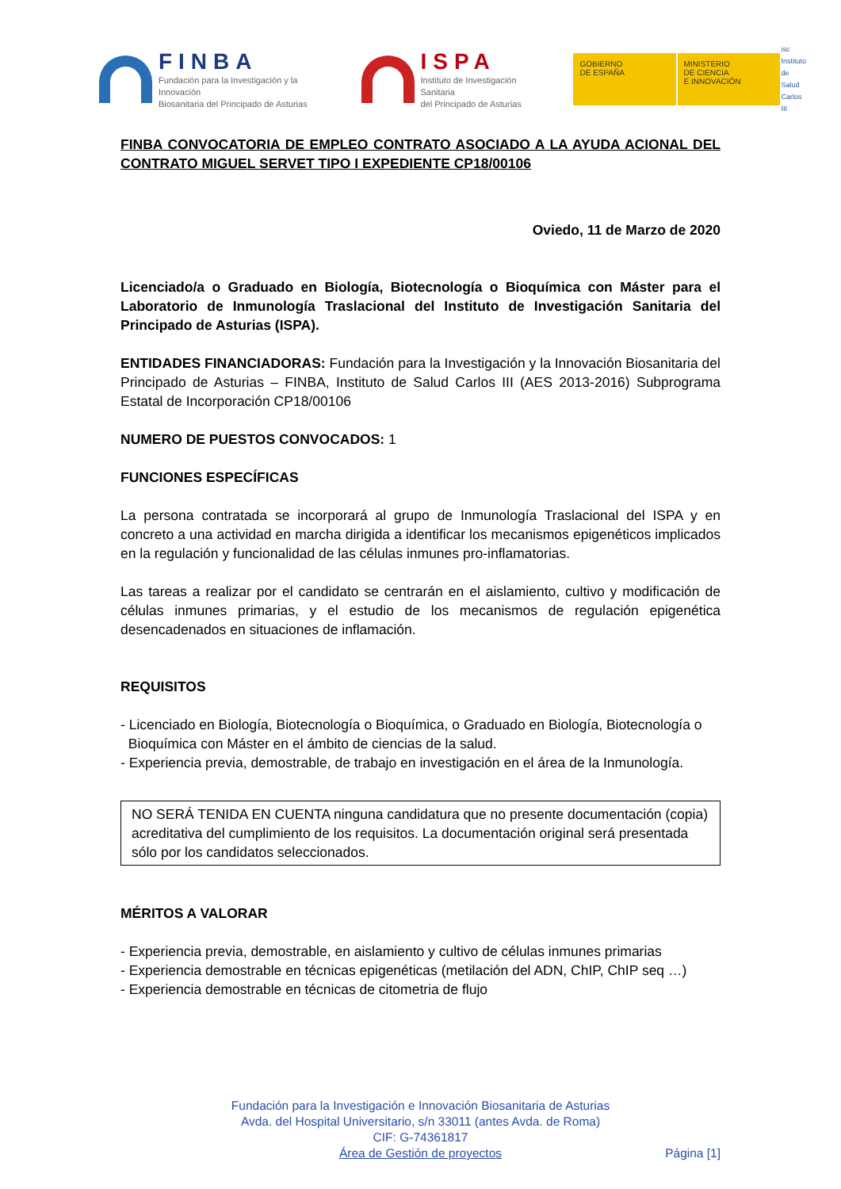FINBA
Fundación para la Investigación y la Innovación
Biosanitaria del Principado de Asturias
ISPA
Instituto de Investigación Sanitaria
del Principado de Asturias
GOBIERNO
DE ESPAÑA
MINISTERIO
DE CIENCIA
E INNOVACIÓN
isc
Instituto
de Salud
Carlos III
FINBA CONVOCATORIA DE EMPLEO CONTRATO ASOCIADO A LA AYUDA ACIONAL DEL CONTRATO MIGUEL SERVET TIPO I EXPEDIENTE CP18/00106
Oviedo, 11 de Marzo de 2020
Licenciado/a o Graduado en Biología, Biotecnología o Bioquímica con Máster para el Laboratorio de Inmunología Traslacional del Instituto de Investigación Sanitaria del Principado de Asturias (ISPA).
ENTIDADES FINANCIADORAS: Fundación para la Investigación y la Innovación Biosanitaria del Principado de Asturias – FINBA, Instituto de Salud Carlos III (AES 2013-2016) Subprograma Estatal de Incorporación CP18/00106
NUMERO DE PUESTOS CONVOCADOS: 1
FUNCIONES ESPECÍFICAS
La persona contratada se incorporará al grupo de Inmunología Traslacional del ISPA y en concreto a una actividad en marcha dirigida a identificar los mecanismos epigenéticos implicados en la regulación y funcionalidad de las células inmunes pro-inflamatorias.
Las tareas a realizar por el candidato se centrarán en el aislamiento, cultivo y modificación de células inmunes primarias, y el estudio de los mecanismos de regulación epigenética desencadenados en situaciones de inflamación.
REQUISITOS
- Licenciado en Biología, Biotecnología o Bioquímica, o Graduado en Biología, Biotecnología o
Bioquímica con Máster en el ámbito de ciencias de la salud.
- Experiencia previa, demostrable, de trabajo en investigación en el área de la Inmunología.
NO SERÁ TENIDA EN CUENTA ninguna candidatura que no presente documentación (copia) acreditativa del cumplimiento de los requisitos. La documentación original será presentada sólo por los candidatos seleccionados.
MÉRITOS A VALORAR
- Experiencia previa, demostrable, en aislamiento y cultivo de células inmunes primarias
- Experiencia demostrable en técnicas epigenéticas (metilación del ADN, ChIP, ChIP seq …)
- Experiencia demostrable en técnicas de citometria de flujo
Fundación para la Investigación e Innovación Biosanitaria de Asturias
Avda. del Hospital Universitario, s/n 33011 (antes Avda. de Roma)
CIF: G-74361817
Área de Gestión de proyectos Página [1]